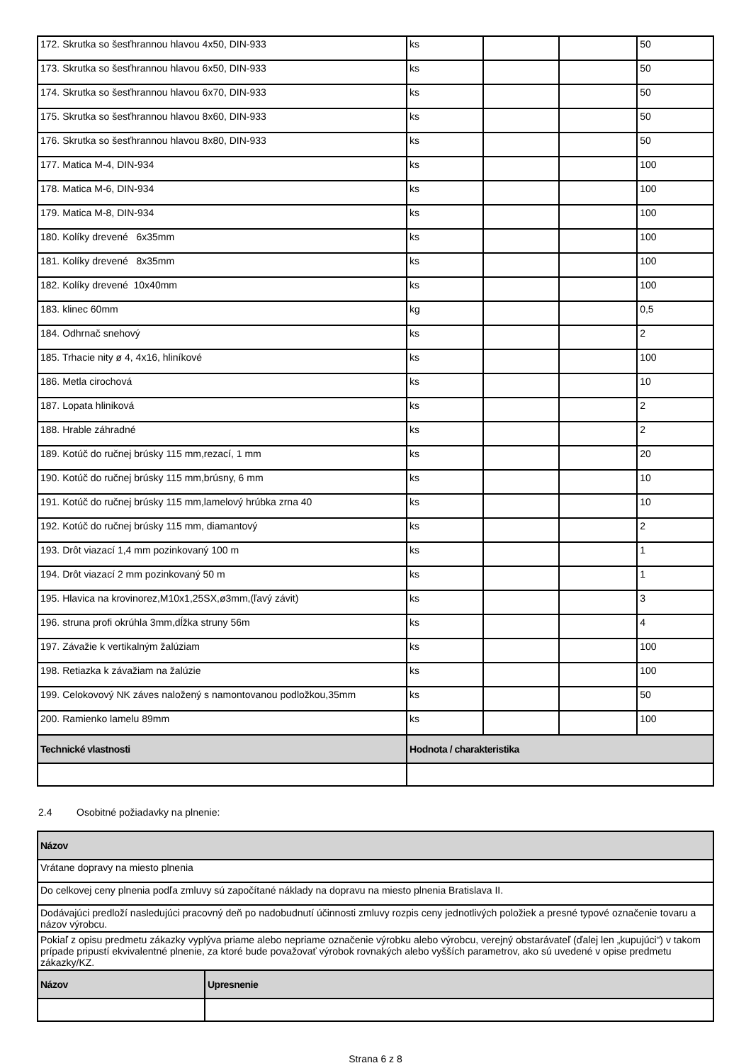| 172. Skrutka so šesťhrannou hlavou 4x50, DIN-933 | ks | | | 50 |
| 173. Skrutka so šesťhrannou hlavou 6x50, DIN-933 | ks | | | 50 |
| 174. Skrutka so šesťhrannou hlavou 6x70, DIN-933 | ks | | | 50 |
| 175. Skrutka so šesťhrannou hlavou 8x60, DIN-933 | ks | | | 50 |
| 176. Skrutka so šesťhrannou hlavou 8x80, DIN-933 | ks | | | 50 |
| 177. Matica M-4, DIN-934 | ks | | | 100 |
| 178. Matica M-6, DIN-934 | ks | | | 100 |
| 179. Matica M-8, DIN-934 | ks | | | 100 |
| 180. Kolíky drevené 6x35mm | ks | | | 100 |
| 181. Kolíky drevené 8x35mm | ks | | | 100 |
| 182. Kolíky drevené 10x40mm | ks | | | 100 |
| 183. klinec 60mm | kg | | | 0,5 |
| 184. Odhrnač snehový | ks | | | 2 |
| 185. Trhacie nity ø 4, 4x16, hliníkové | ks | | | 100 |
| 186. Metla cirochová | ks | | | 10 |
| 187. Lopata hliniková | ks | | | 2 |
| 188. Hrable záhradné | ks | | | 2 |
| 189. Kotúč do ručnej brúsky 115 mm,rezací, 1 mm | ks | | | 20 |
| 190. Kotúč do ručnej brúsky 115 mm,brúsny, 6 mm | ks | | | 10 |
| 191. Kotúč do ručnej brúsky 115 mm,lamelový hrúbka zrna 40 | ks | | | 10 |
| 192. Kotúč do ručnej brúsky 115 mm, diamantový | ks | | | 2 |
| 193. Drôt viazací 1,4 mm pozinkovaný 100 m | ks | | | 1 |
| 194. Drôt viazací 2 mm pozinkovaný 50 m | ks | | | 1 |
| 195. Hlavica na krovinorez,M10x1,25SX,ø3mm,(ľavý závit) | ks | | | 3 |
| 196. struna profi okrúhla 3mm,dĺžka struny 56m | ks | | | 4 |
| 197. Závažie k vertikalným žalúziam | ks | | | 100 |
| 198. Retiazka k závažiam na žalúzie | ks | | | 100 |
| 199. Celokovový NK záves naložený s namontovanou podložkou,35mm | ks | | | 50 |
| 200. Ramienko lamelu 89mm | ks | | | 100 |
| Technické vlastnosti | Hodnota / charakteristika | | | |
2.4 Osobitné požiadavky na plnenie:
| Názov | |
| --- | --- |
| Vrátane dopravy na miesto plnenia | |
| Do celkovej ceny plnenia podľa zmluvy sú započítané náklady na dopravu na miesto plnenia Bratislava II. | |
| Dodávajúci predloží nasledujúci pracovný deň po nadobudnutí účinnosti zmluvy rozpis ceny jednotlivých položiek a presné typové označenie tovaru a názov výrobcu. | |
| Pokiaľ z opisu predmetu zákazky vyplýva priame alebo nepriame označenie výrobku alebo výrobcu, verejný obstarávateľ (ďalej len „kupujúci“) v takom prípade pripustí ekvivalentné plnenie, za ktoré bude považovať výrobok rovnakých alebo vyšších parametrov, ako sú uvedené v opise predmetu zákazky/KZ. | |
| Názov | Upresnenie |
Strana 6 z 8